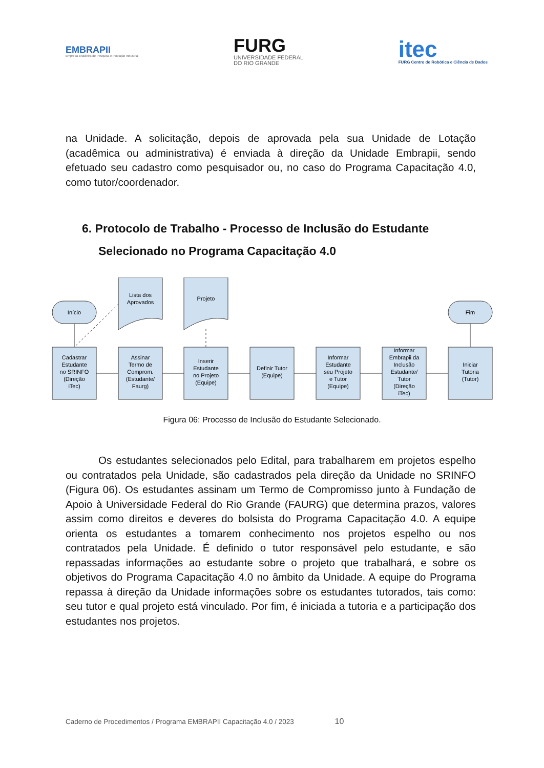EMBRAPII
Empresa Brasileira de Pesquisa e Inovação Industrial
FURG
UNIVERSIDADE FEDERAL
DO RIO GRANDE
itec
FURG Centro de Robótica e Ciência de Dados
na Unidade. A solicitação, depois de aprovada pela sua Unidade de Lotação (acadêmica ou administrativa) é enviada à direção da Unidade Embrapii, sendo efetuado seu cadastro como pesquisador ou, no caso do Programa Capacitação 4.0, como tutor/coordenador.
6. Protocolo de Trabalho - Processo de Inclusão do Estudante Selecionado no Programa Capacitação 4.0
Início
Lista dos
Aprovados
Projeto
Fim
Cadastrar
Estudante
no SRINFO
(Direção
iTec)
Assinar
Termo de
Comprom.
(Estudante/
Faurg)
Inserir
Estudante
no Projeto
(Equipe)
Definir Tutor
(Equipe)
Informar
Estudante
seu Projeto
e Tutor
(Equipe)
Informar
Embrapii da
Inclusão
Estudante/
Tutor
(Direção
iTec)
Iniciar
Tutoria
(Tutor)
Figura 06: Processo de Inclusão do Estudante Selecionado.
Os estudantes selecionados pelo Edital, para trabalharem em projetos espelho ou contratados pela Unidade, são cadastrados pela direção da Unidade no SRINFO (Figura 06). Os estudantes assinam um Termo de Compromisso junto à Fundação de Apoio à Universidade Federal do Rio Grande (FAURG) que determina prazos, valores assim como direitos e deveres do bolsista do Programa Capacitação 4.0. A equipe orienta os estudantes a tomarem conhecimento nos projetos espelho ou nos contratados pela Unidade. É definido o tutor responsável pelo estudante, e são repassadas informações ao estudante sobre o projeto que trabalhará, e sobre os objetivos do Programa Capacitação 4.0 no âmbito da Unidade. A equipe do Programa repassa à direção da Unidade informações sobre os estudantes tutorados, tais como: seu tutor e qual projeto está vinculado. Por fim, é iniciada a tutoria e a participação dos estudantes nos projetos.
Caderno de Procedimentos / Programa EMBRAPII Capacitação 4.0 / 2023 10